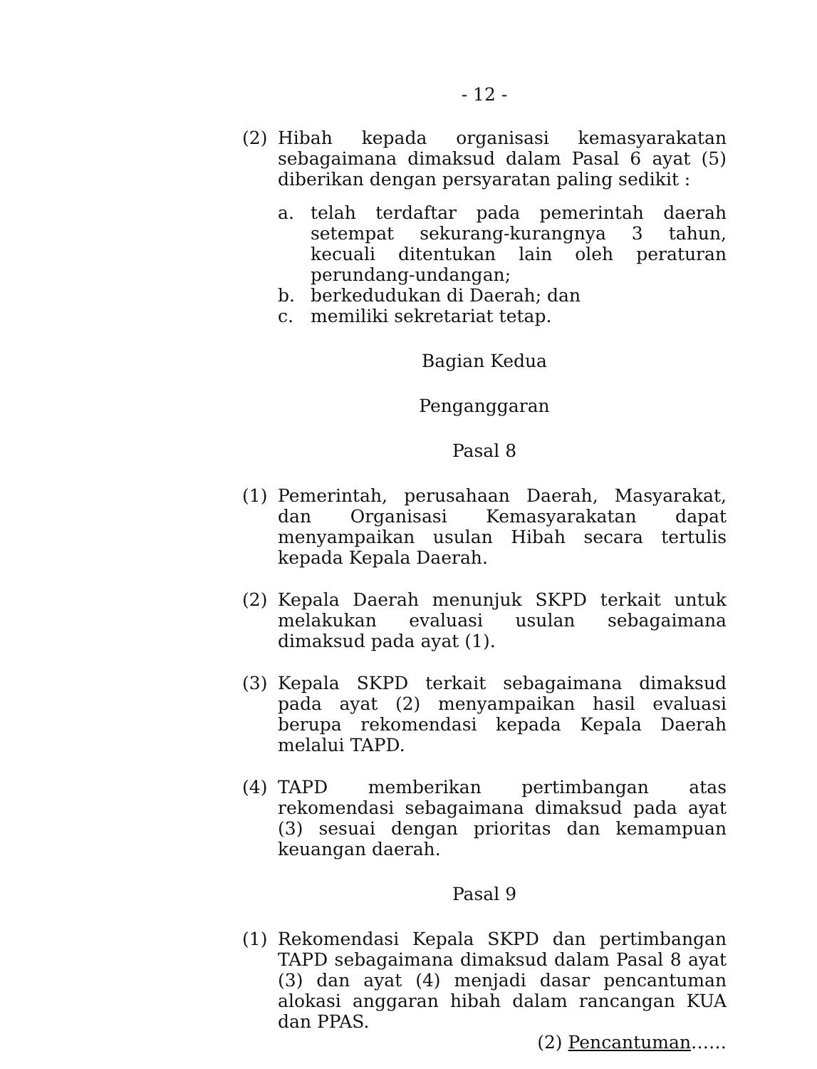- 12 -
(2) Hibah kepada organisasi kemasyarakatan sebagaimana dimaksud dalam Pasal 6 ayat (5) diberikan dengan persyaratan paling sedikit :
a. telah terdaftar pada pemerintah daerah setempat sekurang-kurangnya 3 tahun, kecuali ditentukan lain oleh peraturan perundang-undangan;
b. berkedudukan di Daerah; dan
c. memiliki sekretariat tetap.
Bagian Kedua
Penganggaran
Pasal 8
(1) Pemerintah, perusahaan Daerah, Masyarakat, dan Organisasi Kemasyarakatan dapat menyampaikan usulan Hibah secara tertulis kepada Kepala Daerah.
(2) Kepala Daerah menunjuk SKPD terkait untuk melakukan evaluasi usulan sebagaimana dimaksud pada ayat (1).
(3) Kepala SKPD terkait sebagaimana dimaksud pada ayat (2) menyampaikan hasil evaluasi berupa rekomendasi kepada Kepala Daerah melalui TAPD.
(4) TAPD memberikan pertimbangan atas rekomendasi sebagaimana dimaksud pada ayat (3) sesuai dengan prioritas dan kemampuan keuangan daerah.
Pasal 9
(1) Rekomendasi Kepala SKPD dan pertimbangan TAPD sebagaimana dimaksud dalam Pasal 8 ayat (3) dan ayat (4) menjadi dasar pencantuman alokasi anggaran hibah dalam rancangan KUA dan PPAS.
(2) Pencantuman……